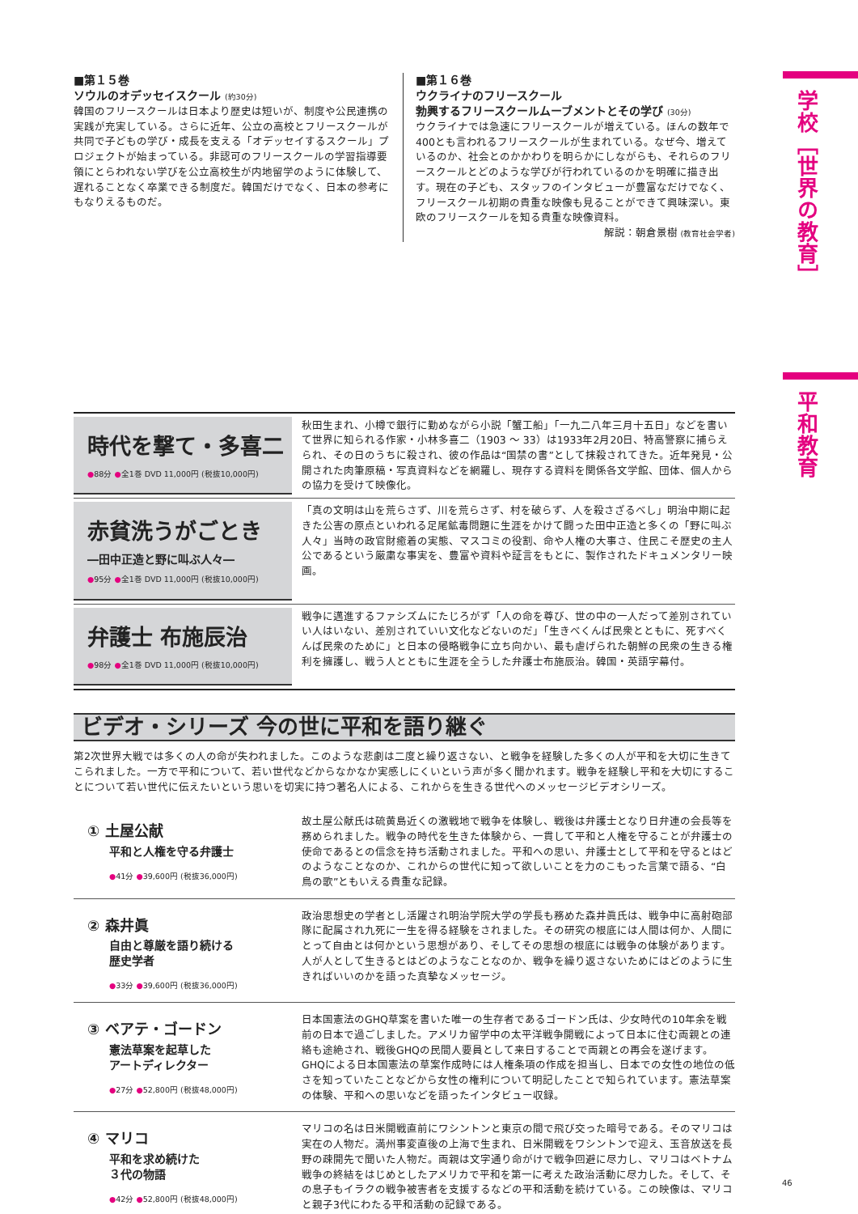学校［世界の教育］
平和教育
■第１５巻
ソウルのオデッセイスクール (約30分)
韓国のフリースクールは日本より歴史は短いが、制度や公民連携の実践が充実している。さらに近年、公立の高校とフリースクールが共同で子どもの学び・成長を支える「オデッセイするスクール」プロジェクトが始まっている。非認可のフリースクールの学習指導要領にとらわれない学びを公立高校生が内地留学のように体験して、遅れることなく卒業できる制度だ。韓国だけでなく、日本の参考にもなりえるものだ。
■第１６巻
ウクライナのフリースクール
勃興するフリースクールムーブメントとその学び (30分)
ウクライナでは急速にフリースクールが増えている。ほんの数年で400とも言われるフリースクールが生まれている。なぜ今、増えているのか、社会とのかかわりを明らかにしながらも、それらのフリースクールとどのような学びが行われているのかを明確に描き出す。現在の子ども、スタッフのインタビューが豊富なだけでなく、フリースクール初期の貴重な映像も見ることができて興味深い。東欧のフリースクールを知る貴重な映像資料。
解説：朝倉景樹 (教育社会学者)
時代を撃て・多喜二
●88分 ●全1巻 DVD 11,000円 (税抜10,000円)
秋田生まれ、小樽で銀行に勤めながら小説「蟹工船」「一九二八年三月十五日」などを書いて世界に知られる作家・小林多喜二（1903 ～ 33）は1933年2月20日、特高警察に捕らえられ、その日のうちに殺され、彼の作品は“国禁の書”として抹殺されてきた。近年発見・公開された肉筆原稿・写真資料などを網羅し、現存する資料を関係各文学館、団体、個人からの協力を受けて映像化。
赤貧洗うがごとき
―田中正造と野に叫ぶ人々―
●95分 ●全1巻 DVD 11,000円 (税抜10,000円)
「真の文明は山を荒らさず、川を荒らさず、村を破らず、人を殺さざるべし」明治中期に起きた公害の原点といわれる足尾鉱毒問題に生涯をかけて闘った田中正造と多くの「野に叫ぶ人々」当時の政官財癒着の実態、マスコミの役割、命や人権の大事さ、住民こそ歴史の主人公であるという厳粛な事実を、豊富や資料や証言をもとに、製作されたドキュメンタリー映画。
弁護士 布施辰治
●98分 ●全1巻 DVD 11,000円 (税抜10,000円)
戦争に邁進するファシズムにたじろがず「人の命を尊び、世の中の一人だって差別されていい人はいない、差別されていい文化などないのだ」「生きべくんば民衆とともに、死すべくんば民衆のために」と日本の侵略戦争に立ち向かい、最も虐げられた朝鮮の民衆の生きる権利を擁護し、戦う人とともに生涯を全うした弁護士布施辰治。韓国・英語字幕付。
ビデオ・シリーズ 今の世に平和を語り継ぐ
第2次世界大戦では多くの人の命が失われました。このような悲劇は二度と繰り返さない、と戦争を経験した多くの人が平和を大切に生きてこられました。一方で平和について、若い世代などからなかなか実感しにくいという声が多く聞かれます。戦争を経験し平和を大切にすることについて若い世代に伝えたいという思いを切実に持つ著名人による、これからを生きる世代へのメッセージビデオシリーズ。
① 土屋公献
平和と人権を守る弁護士
●41分 ●39,600円 (税抜36,000円)
故土屋公献氏は硫黄島近くの激戦地で戦争を体験し、戦後は弁護士となり日弁連の会長等を務められました。戦争の時代を生きた体験から、一貫して平和と人権を守ることが弁護士の使命であるとの信念を持ち活動されました。平和への思い、弁護士として平和を守るとはどのようなことなのか、これからの世代に知って欲しいことを力のこもった言葉で語る、“白鳥の歌”ともいえる貴重な記録。
② 森井眞
自由と尊厳を語り続ける
歴史学者
●33分 ●39,600円 (税抜36,000円)
政治思想史の学者とし活躍され明治学院大学の学長も務めた森井眞氏は、戦争中に高射砲部隊に配属され九死に一生を得る経験をされました。その研究の根底には人間は何か、人間にとって自由とは何かという思想があり、そしてその思想の根底には戦争の体験があります。人が人として生きるとはどのようなことなのか、戦争を繰り返さないためにはどのように生きればいいのかを語った真摯なメッセージ。
③ ベアテ・ゴードン
憲法草案を起草した
アートディレクター
●27分 ●52,800円 (税抜48,000円)
日本国憲法のGHQ草案を書いた唯一の生存者であるゴードン氏は、少女時代の10年余を戦前の日本で過ごしました。アメリカ留学中の太平洋戦争開戦によって日本に住む両親との連絡も途絶され、戦後GHQの民間人要員として来日することで両親との再会を遂げます。GHQによる日本国憲法の草案作成時には人権条項の作成を担当し、日本での女性の地位の低さを知っていたことなどから女性の権利について明記したことで知られています。憲法草案の体験、平和への思いなどを語ったインタビュー収録。
④ マリコ
平和を求め続けた
３代の物語
●42分 ●52,800円 (税抜48,000円)
マリコの名は日米開戦直前にワシントンと東京の間で飛び交った暗号である。そのマリコは実在の人物だ。満州事変直後の上海で生まれ、日米開戦をワシントンで迎え、玉音放送を長野の疎開先で聞いた人物だ。両親は文字通り命がけで戦争回避に尽力し、マリコはベトナム戦争の終結をはじめとしたアメリカで平和を第一に考えた政治活動に尽力した。そして、その息子もイラクの戦争被害者を支援するなどの平和活動を続けている。この映像は、マリコと親子3代にわたる平和活動の記録である。
46